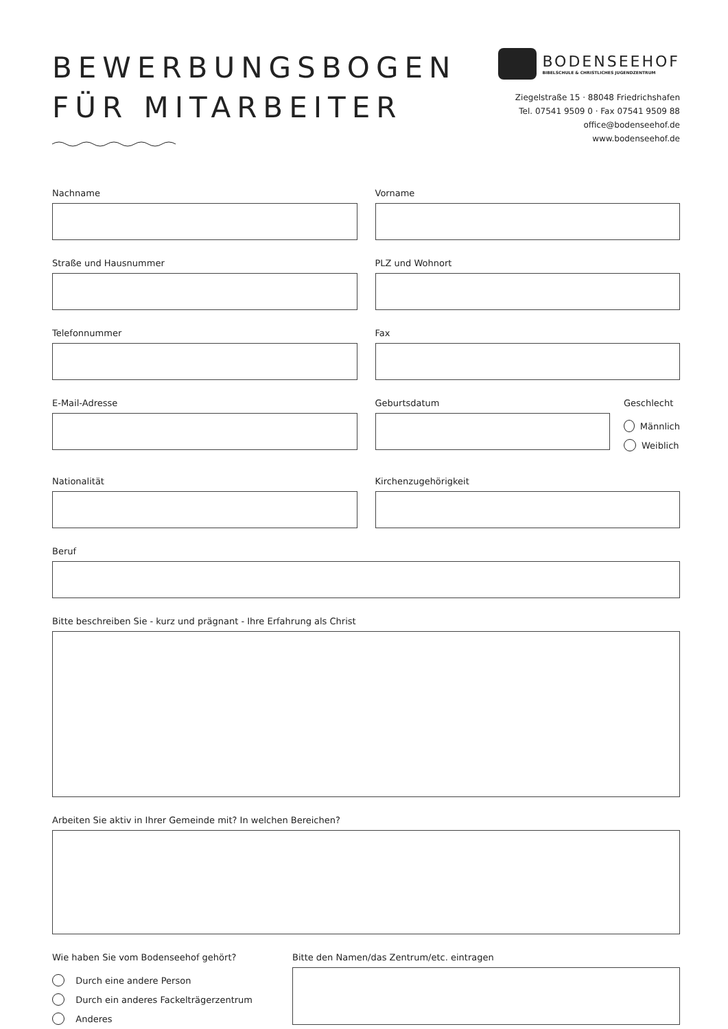BEWERBUNGSBOGEN
FÜR MITARBEITER
BODENSEEHOF
BIBELSCHULE & CHRISTLICHES JUGENDZENTRUM
Ziegelstraße 15 · 88048 Friedrichshafen
Tel. 07541 9509 0 · Fax 07541 9509 88
office@bodenseehof.de
www.bodenseehof.de
Nachname Vorname
Straße und Hausnummer PLZ und Wohnort
Telefonnummer Fax
E-Mail-Adresse Geburtsdatum Geschlecht
Männlich
Weiblich
Nationalität Kirchenzugehörigkeit
Beruf
Bitte beschreiben Sie - kurz und prägnant - Ihre Erfahrung als Christ
Arbeiten Sie aktiv in Ihrer Gemeinde mit? In welchen Bereichen?
Wie haben Sie vom Bodenseehof gehört?
Durch eine andere Person
Durch ein anderes Fackelträgerzentrum
Anderes
Bitte den Namen/das Zentrum/etc. eintragen